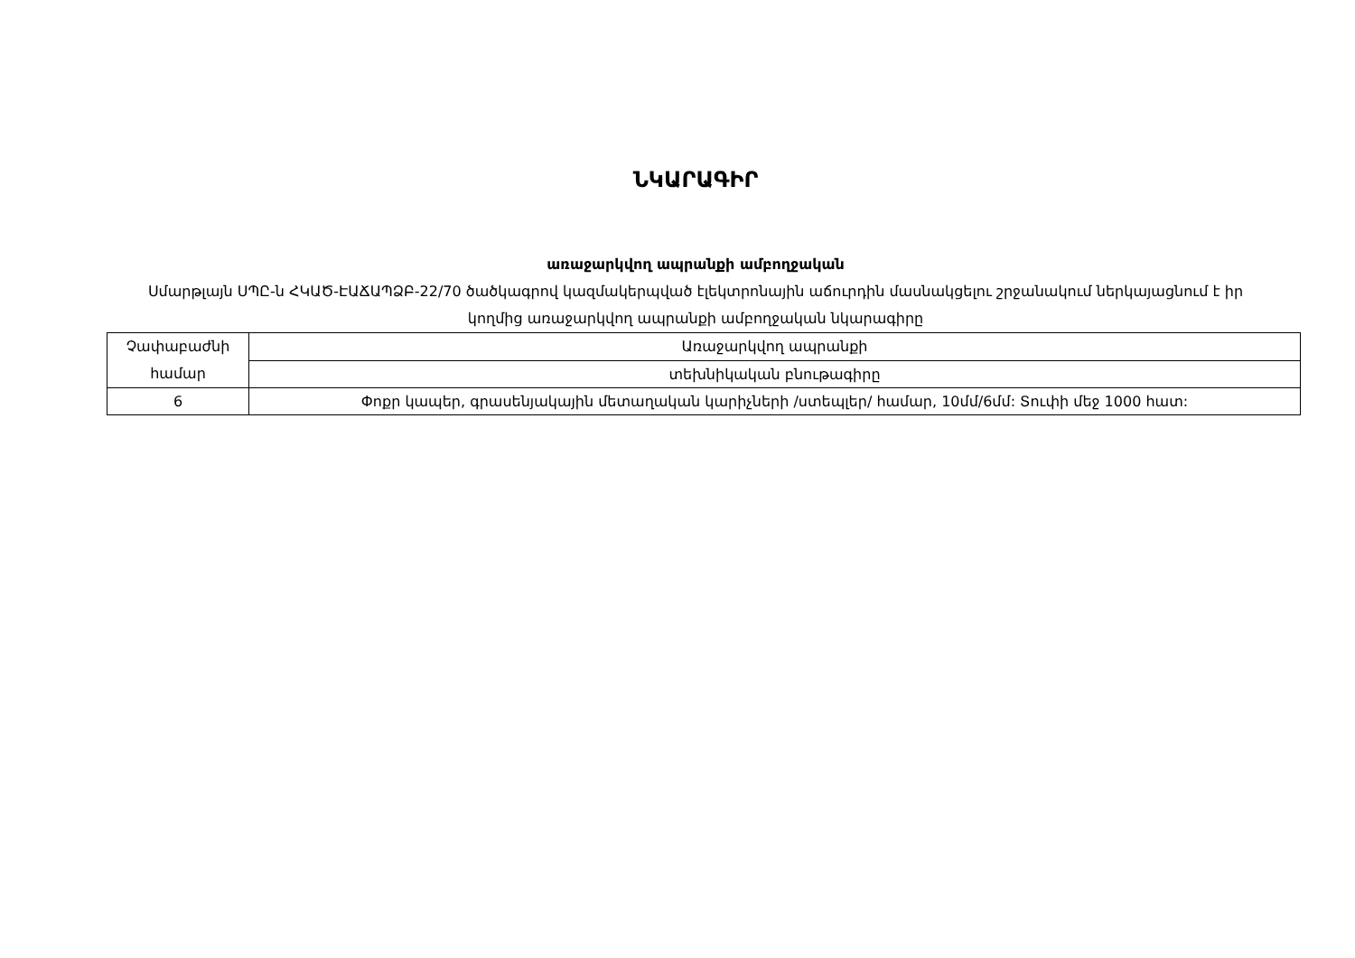ՆԿԱՐԱԳԻՐ
առաջարկվող ապրանքի ամբողջական
Սմարթլայն ՍՊԸ-ն ՀԿԱԾ-ԷԱՃԱՊՁԲ-22/70 ծածկագրով կազմակերպված էլեկտրոնային աճուրդին մասնակցելու շրջանակում ներկայացնում է իր կողմից առաջարկվող ապրանքի ամբողջական նկարագիրը
| Չափաբաժնի համար | Առաջարկվող ապրանքի |
| --- | --- |
| | տեխնիկական բնութագիրը |
| 6 | Փոքր կապեր, գրասենյակային մետաղական կարիչների /ստեպլեր/ համար, 10մմ/6մմ: Տուփի մեջ 1000 հատ: |